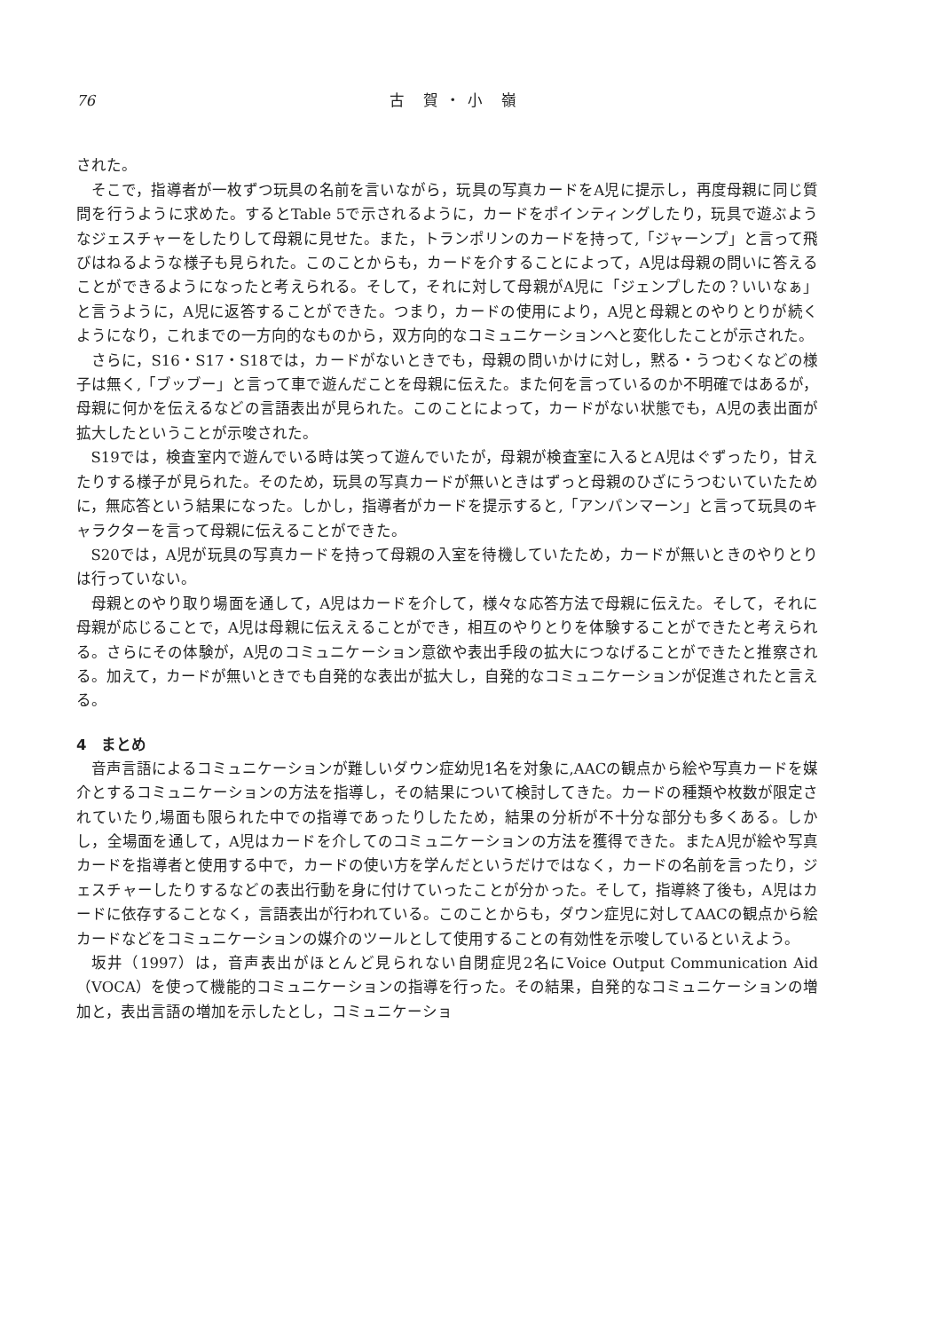76 古 賀・小 嶺
された。
そこで，指導者が一枚ずつ玩具の名前を言いながら，玩具の写真カードをA児に提示し，再度母親に同じ質問を行うように求めた。するとTable 5で示されるように，カードをポインティングしたり，玩具で遊ぶようなジェスチャーをしたりして母親に見せた。また，トランポリンのカードを持って,「ジャーンプ」と言って飛びはねるような様子も見られた。このことからも，カードを介することによって，A児は母親の問いに答えることができるようになったと考えられる。そして，それに対して母親がA児に「ジェンプしたの？いいなぁ」と言うように，A児に返答することができた。つまり，カードの使用により，A児と母親とのやりとりが続くようになり，これまでの一方向的なものから，双方向的なコミュニケーションへと変化したことが示された。
さらに，S16・S17・S18では，カードがないときでも，母親の問いかけに対し，黙る・うつむくなどの様子は無く,「ブッブー」と言って車で遊んだことを母親に伝えた。また何を言っているのか不明確ではあるが，母親に何かを伝えるなどの言語表出が見られた。このことによって，カードがない状態でも，A児の表出面が拡大したということが示唆された。
S19では，検査室内で遊んでいる時は笑って遊んでいたが，母親が検査室に入るとA児はぐずったり，甘えたりする様子が見られた。そのため，玩具の写真カードが無いときはずっと母親のひざにうつむいていたために，無応答という結果になった。しかし，指導者がカードを提示すると,「アンパンマーン」と言って玩具のキャラクターを言って母親に伝えることができた。
S20では，A児が玩具の写真カードを持って母親の入室を待機していたため，カードが無いときのやりとりは行っていない。
母親とのやり取り場面を通して，A児はカードを介して，様々な応答方法で母親に伝えた。そして，それに母親が応じることで，A児は母親に伝ええることができ，相互のやりとりを体験することができたと考えられる。さらにその体験が，A児のコミュニケーション意欲や表出手段の拡大につなげることができたと推察される。加えて，カードが無いときでも自発的な表出が拡大し，自発的なコミュニケーションが促進されたと言える。
4　まとめ
音声言語によるコミュニケーションが難しいダウン症幼児1名を対象に,AACの観点から絵や写真カードを媒介とするコミュニケーションの方法を指導し，その結果について検討してきた。カードの種類や枚数が限定されていたり,場面も限られた中での指導であったりしたため，結果の分析が不十分な部分も多くある。しかし，全場面を通して，A児はカードを介してのコミュニケーションの方法を獲得できた。またA児が絵や写真カードを指導者と使用する中で，カードの使い方を学んだというだけではなく，カードの名前を言ったり，ジェスチャーしたりするなどの表出行動を身に付けていったことが分かった。そして，指導終了後も，A児はカードに依存することなく，言語表出が行われている。このことからも，ダウン症児に対してAACの観点から絵カードなどをコミュニケーションの媒介のツールとして使用することの有効性を示唆しているといえよう。
坂井（1997）は，音声表出がほとんど見られない自閉症児2名にVoice Output Communication Aid（VOCA）を使って機能的コミュニケーションの指導を行った。その結果，自発的なコミュニケーションの増加と，表出言語の増加を示したとし，コミュニケーショ